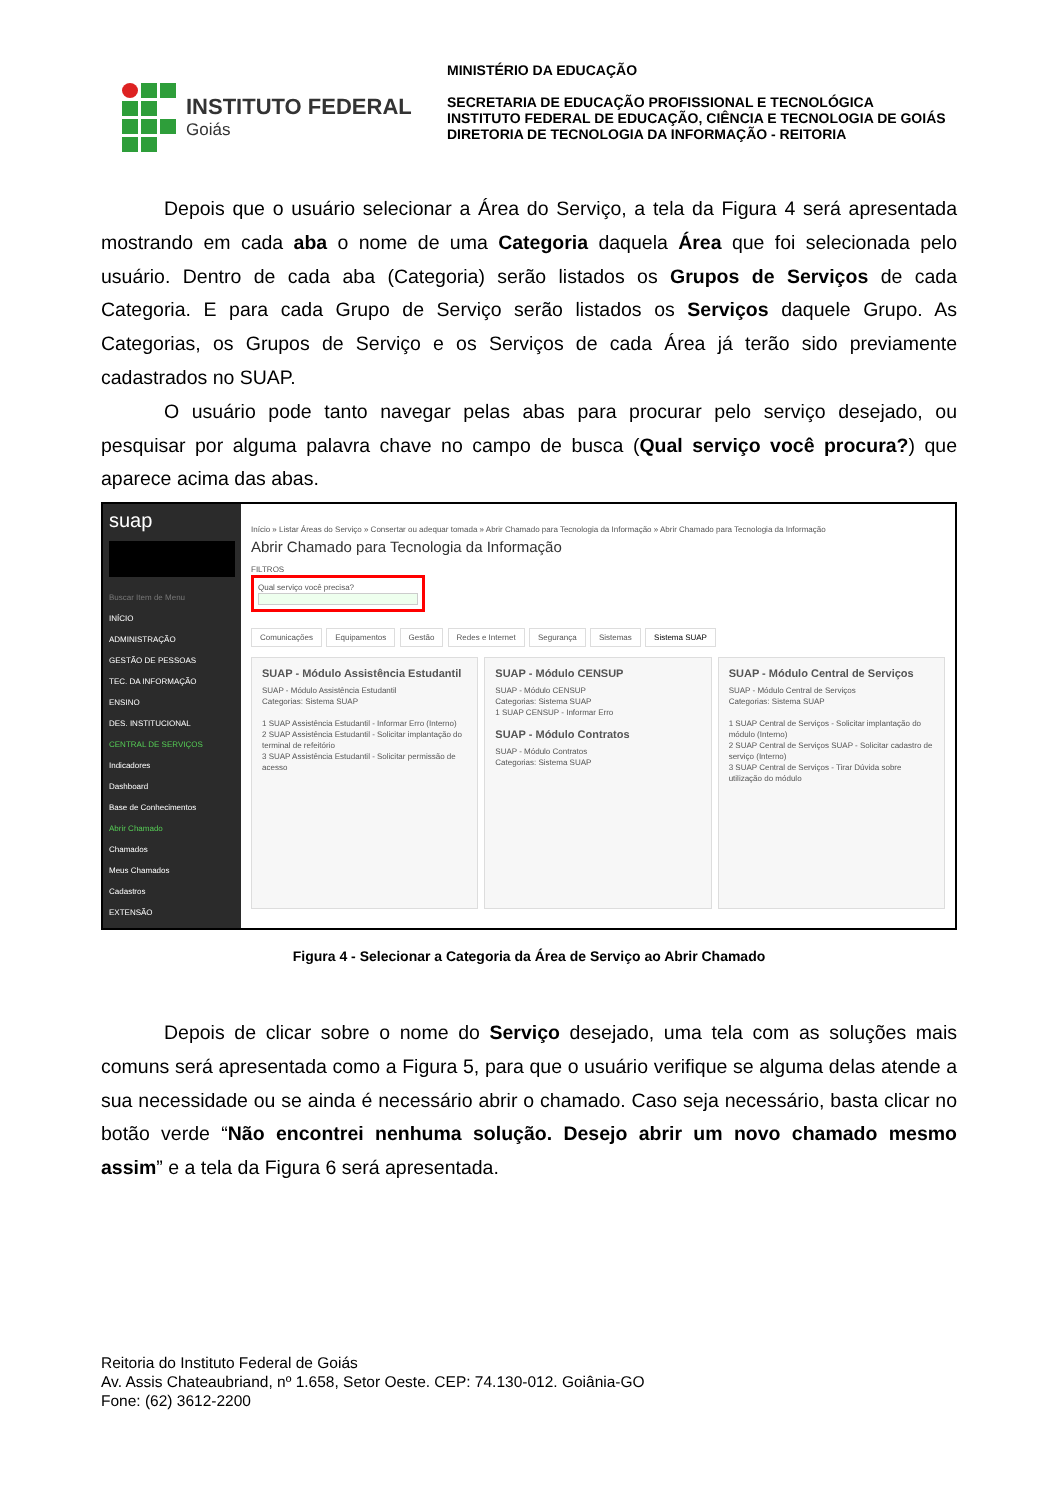INSTITUTO FEDERAL
Goiás
MINISTÉRIO DA EDUCAÇÃO
SECRETARIA DE EDUCAÇÃO PROFISSIONAL E TECNOLÓGICA
INSTITUTO FEDERAL DE EDUCAÇÃO, CIÊNCIA E TECNOLOGIA DE GOIÁS
DIRETORIA DE TECNOLOGIA DA INFORMAÇÃO - REITORIA
Depois que o usuário selecionar a Área do Serviço, a tela da Figura 4 será apresentada mostrando em cada aba o nome de uma Categoria daquela Área que foi selecionada pelo usuário. Dentro de cada aba (Categoria) serão listados os Grupos de Serviços de cada Categoria. E para cada Grupo de Serviço serão listados os Serviços daquele Grupo. As Categorias, os Grupos de Serviço e os Serviços de cada Área já terão sido previamente cadastrados no SUAP.
O usuário pode tanto navegar pelas abas para procurar pelo serviço desejado, ou pesquisar por alguma palavra chave no campo de busca (Qual serviço você procura?) que aparece acima das abas.
suap
Buscar Item de Menu
INÍCIO
ADMINISTRAÇÃO
GESTÃO DE PESSOAS
TEC. DA INFORMAÇÃO
ENSINO
DES. INSTITUCIONAL
CENTRAL DE SERVIÇOS
Indicadores
Dashboard
Base de Conhecimentos
Abrir Chamado
Chamados
Meus Chamados
Cadastros
EXTENSÃO
Início » Listar Áreas do Serviço » Consertar ou adequar tomada » Abrir Chamado para Tecnologia da Informação » Abrir Chamado para Tecnologia da Informação
Abrir Chamado para Tecnologia da Informação
FILTROS
Qual serviço você precisa?
Comunicações Equipamentos Gestão Redes e Internet Segurança Sistemas Sistema SUAP
SUAP - Módulo Assistência Estudantil
SUAP - Módulo Assistência Estudantil
Categorias: Sistema SUAP
1 SUAP Assistência Estudantil - Informar Erro (Interno)
2 SUAP Assistência Estudantil - Solicitar implantação do terminal de refeitório
3 SUAP Assistência Estudantil - Solicitar permissão de acesso
SUAP - Módulo CENSUP
SUAP - Módulo CENSUP
Categorias: Sistema SUAP
1 SUAP CENSUP - Informar Erro
SUAP - Módulo Contratos
SUAP - Módulo Contratos
Categorias: Sistema SUAP
SUAP - Módulo Central de Serviços
SUAP - Módulo Central de Serviços
Categorias: Sistema SUAP
1 SUAP Central de Serviços - Solicitar implantação do módulo (Interno)
2 SUAP Central de Serviços SUAP - Solicitar cadastro de serviço (Interno)
3 SUAP Central de Serviços - Tirar Dúvida sobre utilização do módulo
Figura 4 - Selecionar a Categoria da Área de Serviço ao Abrir Chamado
Depois de clicar sobre o nome do Serviço desejado, uma tela com as soluções mais comuns será apresentada como a Figura 5, para que o usuário verifique se alguma delas atende a sua necessidade ou se ainda é necessário abrir o chamado. Caso seja necessário, basta clicar no botão verde “Não encontrei nenhuma solução. Desejo abrir um novo chamado mesmo assim” e a tela da Figura 6 será apresentada.
Reitoria do Instituto Federal de Goiás
Av. Assis Chateaubriand, nº 1.658, Setor Oeste. CEP: 74.130-012. Goiânia-GO
Fone: (62) 3612-2200